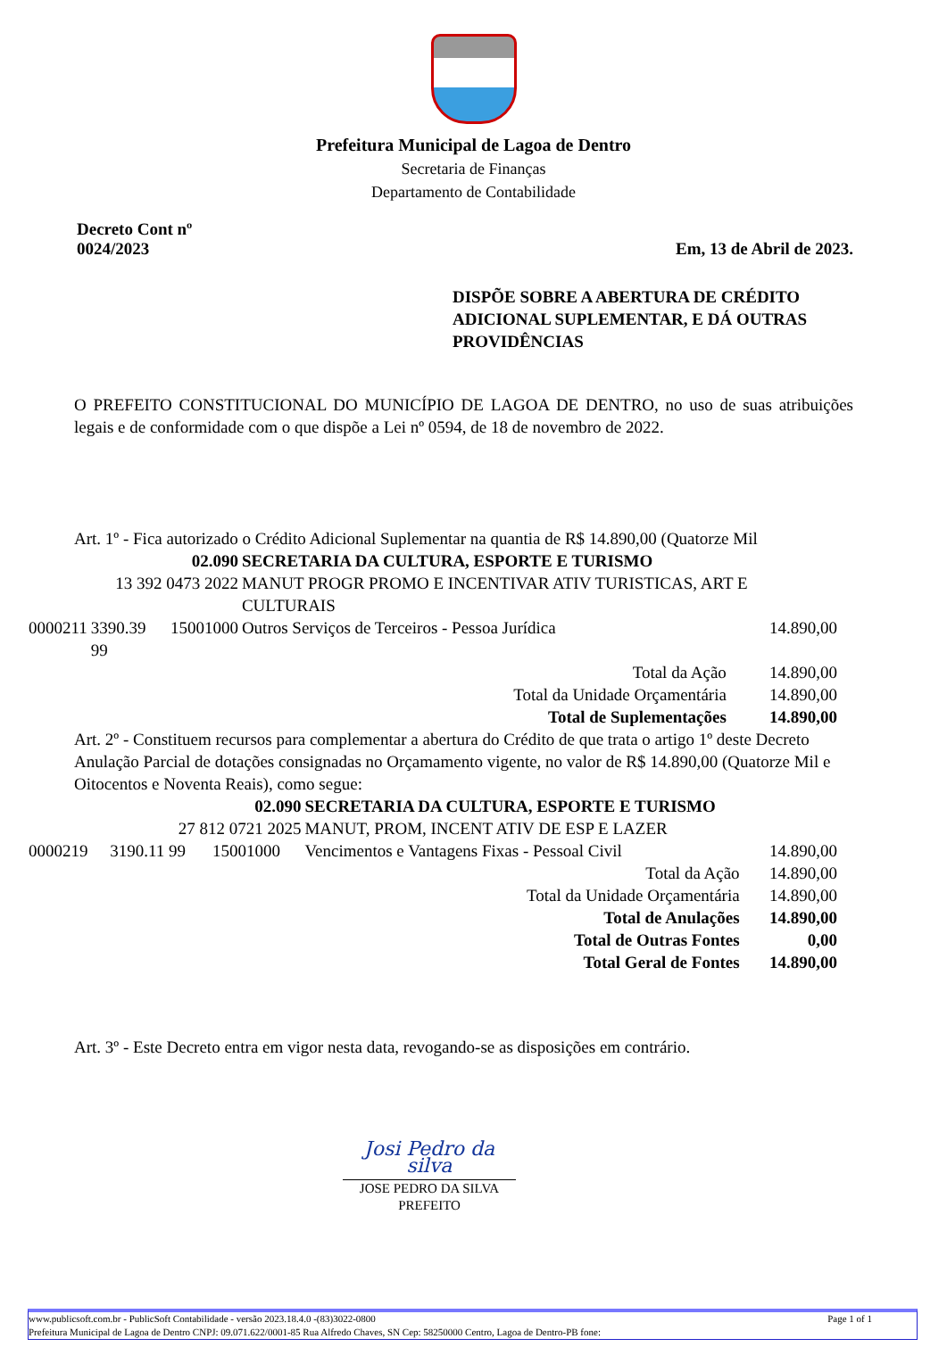Prefeitura Municipal de Lagoa de Dentro
Secretaria de Finanças
Departamento de Contabilidade
Decreto Cont nº
0024/2023
Em, 13 de Abril de 2023.
DISPÕE SOBRE A ABERTURA DE CRÉDITO ADICIONAL SUPLEMENTAR, E DÁ OUTRAS PROVIDÊNCIAS
O PREFEITO CONSTITUCIONAL DO MUNICÍPIO DE LAGOA DE DENTRO, no uso de suas atribuições legais e de conformidade com o que dispõe a Lei nº 0594, de 18 de novembro de 2022.
Art. 1º - Fica autorizado o Crédito Adicional Suplementar na quantia de R$ 14.890,00 (Quatorze Mil
| | 02.090 | | SECRETARIA DA CULTURA, ESPORTE E TURISMO | |
| | 13 392 0473 2022 | | MANUT PROGR PROMO E INCENTIVAR ATIV TURISTICAS, ART E CULTURAIS | |
| 0000211 | 3390.39 99 | 15001000 | Outros Serviços de Terceiros - Pessoa Jurídica | 14.890,00 |
| Total da Ação | | | | 14.890,00 |
| Total da Unidade Orçamentária | | | | 14.890,00 |
| Total de Suplementações | | | | 14.890,00 |
Art. 2º - Constituem recursos para complementar a abertura do Crédito de que trata o artigo 1º deste Decreto Anulação Parcial de dotações consignadas no Orçamamento vigente, no valor de R$ 14.890,00 (Quatorze Mil e Oitocentos e Noventa Reais), como segue:
| | 02.090 | | SECRETARIA DA CULTURA, ESPORTE E TURISMO | |
| | 27 812 0721 2025 | | MANUT, PROM, INCENT ATIV DE ESP E LAZER | |
| 0000219 | 3190.11 99 | 15001000 | Vencimentos e Vantagens Fixas - Pessoal Civil | 14.890,00 |
| Total da Ação | | | | 14.890,00 |
| Total da Unidade Orçamentária | | | | 14.890,00 |
| Total de Anulações | | | | 14.890,00 |
| Total de Outras Fontes | | | | 0,00 |
| Total Geral de Fontes | | | | 14.890,00 |
Art. 3º - Este Decreto entra em vigor nesta data, revogando-se as disposições em contrário.
Josi Pedro da silva
JOSE PEDRO DA SILVA
PREFEITO
www.publicsoft.com.br - PublicSoft Contabilidade - versão 2023.18.4.0 -(83)3022-0800 Page 1 of 1
Prefeitura Municipal de Lagoa de Dentro CNPJ: 09.071.622/0001-85 Rua Alfredo Chaves, SN Cep: 58250000 Centro, Lagoa de Dentro-PB fone: